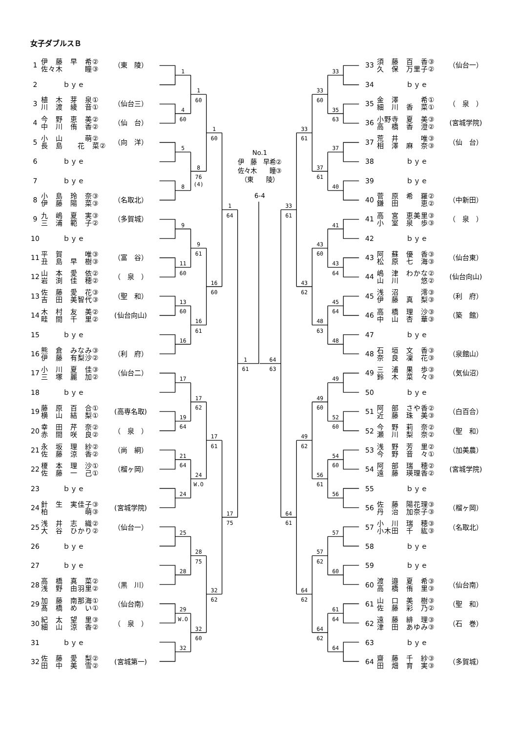女子ダブルスＢ
| 1 | 伊 藤 早 希② 佐々木 瞳③ | （東 陵） |
| 2 | ｂｙｅ | |
| 3 | 植 木 芽 泉① 川 渡 綾 音① | （仙台三） |
| 4 | 今 野 恵 美② 中 川 侑 香② | （仙 台） |
| 5 | 小 山 萌② 長 島 花 菜② | （向 洋） |
| 6 | ｂｙｅ | |
| 7 | ｂｙｅ | |
| 8 | 小 島 玲 奈③ 伊 藤 陽 菜③ | （名取北） |
| 9 | 九 嶋 夏 実③ 三 浦 範 子② | （多賀城） |
| 10 | ｂｙｅ | |
| 11 | 平 賀 唯③ 丑 島 早 樹③ | （富 谷） |
| 12 | 山 本 愛 依② 岩 渕 佳 穂② | （ 泉 ） |
| 13 | 佐 藤 愛 花③ 吉 田 美智代③ | （聖 和） |
| 14 | 木 村 友 美② 畦 間 千 里② | (仙台向山) |
| 15 | ｂｙｅ | |
| 16 | 熊 倉 みなみ③ 伊 藤 有梨沙② | （利 府） |
| 17 | 小 川 夏 佳③ 三 塚 麗 加② | （仙台二） |
| 18 | ｂｙｅ | |
| 19 | 藤 原 百 合① 横 山 結 梨① | (高専名取) |
| 20 | 幸 田 芹 奈② 赤 間 咲 良② | （ 泉 ） |
| 21 | 永 坂 理 紗② 佐 藤 涼 香② | （尚 絅） |
| 22 | 榎 本 理 沙① 佐 藤 一 己① | （榴ヶ岡） |
| 23 | ｂｙｅ | |
| 24 | 針 生 実佳子③ 柏 萌③ | (宮城学院) |
| 25 | 浅 井 志 織② 大 谷 ひかり② | （仙台一） |
| 26 | ｂｙｅ | |
| 27 | ｂｙｅ | |
| 28 | 高 橋 真 菜② 浅 野 由羽里② | （黒 川） |
| 29 | 加 藤 南那海① 髙 橋 め い① | （仙台南） |
| 30 | 紀 太 望 里③ 細 山 涼 香② | （ 泉 ） |
| 31 | ｂｙｅ | |
| 32 | 佐 藤 愛 梨② 田 中 美 雪② | (宮城第一) |
No.1
伊　藤　早希②
佐々木　　瞳③
（東　　陵）
6-4
1
4
60
5
8
9
11
60
13
60
16
17
19
64
21
64
24
25
28
29
W.O
32
1
60
8
76
(4)
9
61
16
61
17
62
24
W.O
28
75
32
60
1
60
16
60
17
61
32
62
1
64
17
75
1
61
64
63
33
61
64
61
33
61
43
62
49
62
64
62
33
60
37
61
43
60
48
63
49
60
56
61
57
62
64
62
33
35
63
37
40
41
43
64
45
64
48
49
52
60
54
60
56
57
60
61
64
64
| 33 | 須 藤 百 香③ 久 保 万里子② | （仙台一） |
| 34 | ｂｙｅ | |
| 35 | 金 澤 希① 細 川 香 菜① | （ 泉 ） |
| 36 | 小野寺 夏 美③ 高 橋 香 澄② | (宮城学院) |
| 37 | 荒 井 唯③ 相 澤 麻 奈③ | （仙 台） |
| 38 | ｂｙｅ | |
| 39 | ｂｙｅ | |
| 40 | 菅 原 希 羅② 鎌 田 恵② | （中新田） |
| 41 | 高 宮 恵美里③ 小 室 泉 歩③ | （ 泉 ） |
| 42 | ｂｙｅ | |
| 43 | 阿 蘇 優 香③ 松 原 七 海③ | （仙台東） |
| 44 | 嶋 津 わかな② 山 川 悠② | (仙台向山) |
| 45 | 浅 沼 澪③ 伊 藤 真 梨③ | （利 府） |
| 46 | 高 橋 理 沙③ 中 山 杏 華③ | （築 館） |
| 47 | ｂｙｅ | |
| 48 | 石 垣 文 香③ 奈 良 凜 花③ | （泉館山） |
| 49 | 三 浦 果 歩③ 鈴 木 菜 々③ | （気仙沼） |
| 50 | ｂｙｅ | |
| 51 | 阿 部 さや香② 近 藤 珠 美③ | （白百合） |
| 52 | 今 野 莉 奈② 瀬 川 梨 奈② | （聖 和） |
| 53 | 浅 野 芳 里② 今 野 音 々① | （加美農） |
| 54 | 阿 部 瑞 穂② 遠 藤 瑛理香② | (宮城学院) |
| 55 | ｂｙｅ | |
| 56 | 佐 藤 陽花理③ 丹 治 加奈子③ | （榴ヶ岡） |
| 57 | 小 川 瑞 穂③ 小木田 千 紘③ | （名取北） |
| 58 | ｂｙｅ | |
| 59 | ｂｙｅ | |
| 60 | 渡 邉 夏 希③ 高 橋 侑 里③ | （仙台南） |
| 61 | 山 口 美 樹③ 佐 藤 彩 乃② | （聖 和） |
| 62 | 遠 藤 緋 理③ 津 田 あゆみ③ | （石 巻） |
| 63 | ｂｙｅ | |
| 64 | 齋 藤 千 紗③ 田 畑 育 実③ | （多賀城） |